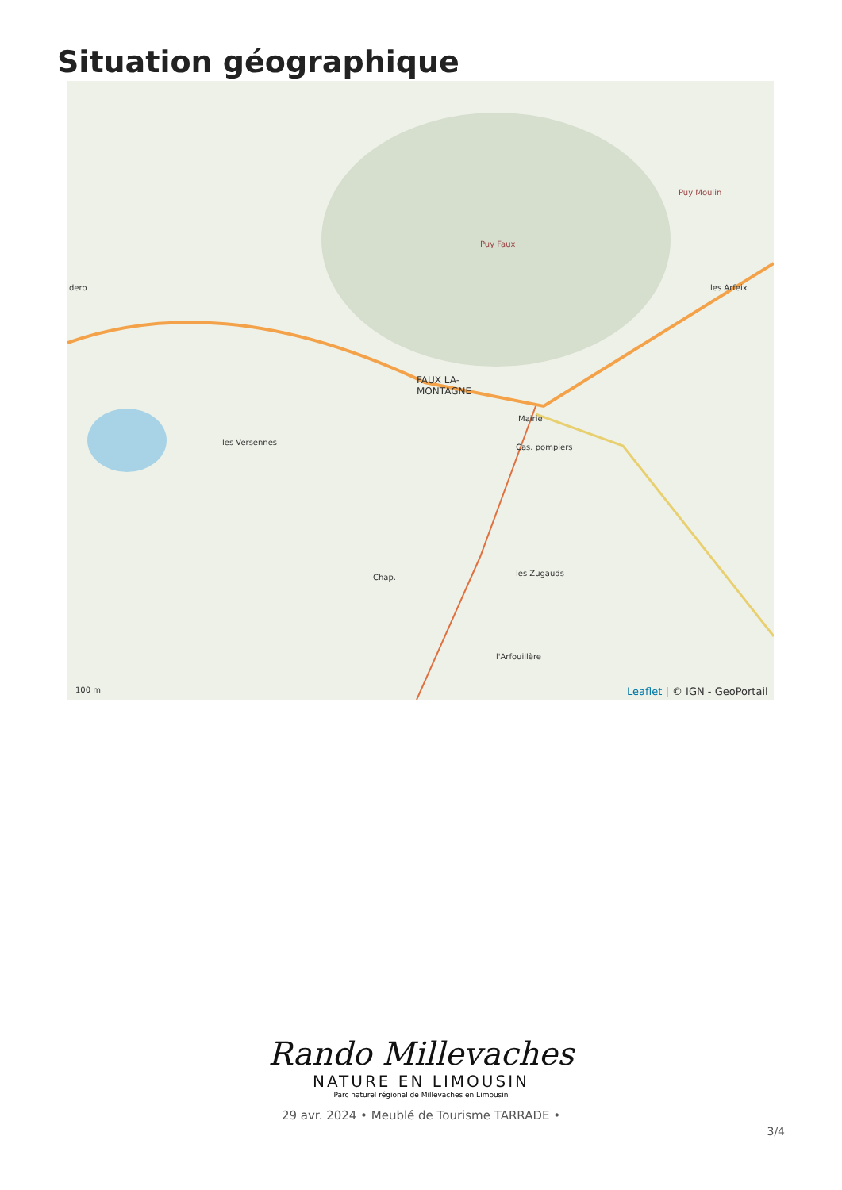Situation géographique
FAUX LA-
MONTAGNE
Puy Faux
Puy Moulin
les Arfeix dero
les Versennes
Cas. pompiers
Mairie
les Zugauds Chap.
l'Arfouillère
100 m Leaflet | © IGN - GeoPortail
Rando Millevaches
NATURE EN LIMOUSIN
Parc naturel régional de Millevaches en Limousin
29 avr. 2024 • Meublé de Tourisme TARRADE •
3/4